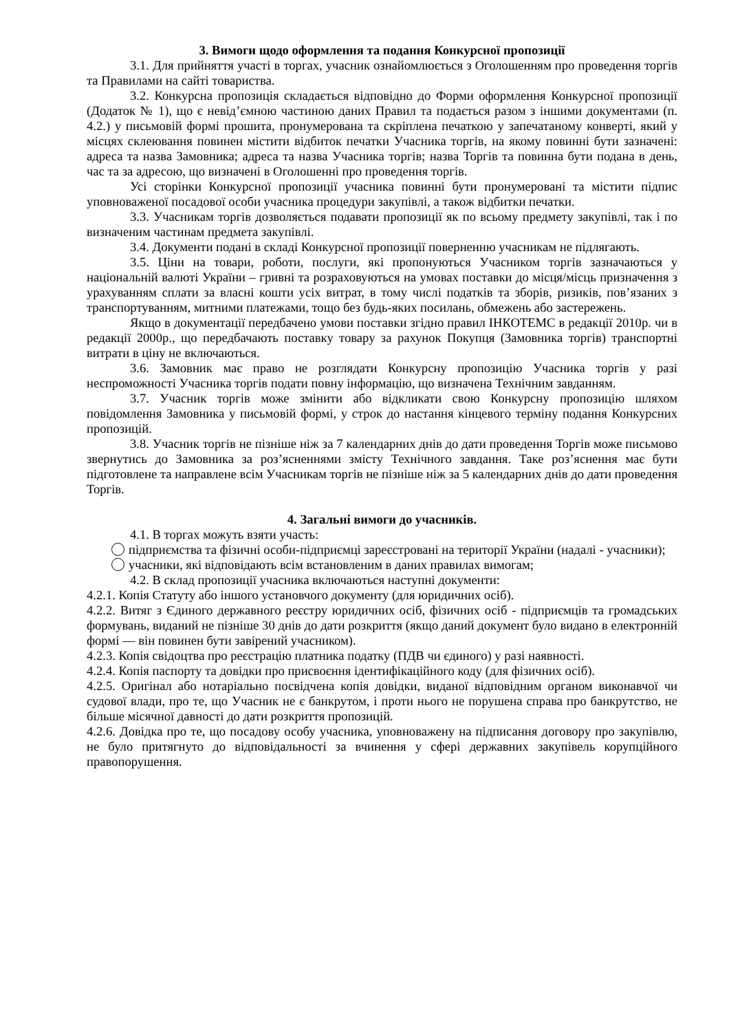3. Вимоги щодо оформлення та подання Конкурсної пропозиції
3.1. Для прийняття участі в торгах, учасник ознайомлюється з Оголошенням про проведення торгів та Правилами на сайті товариства.
3.2. Конкурсна пропозиція складається відповідно до Форми оформлення Конкурсної пропозиції (Додаток № 1), що є невід’ємною частиною даних Правил та подається разом з іншими документами (п. 4.2.) у письмовій формі прошита, пронумерована та скріплена печаткою у запечатаному конверті, який у місцях склеювання повинен містити відбиток печатки Учасника торгів, на якому повинні бути зазначені: адреса та назва Замовника; адреса та назва Учасника торгів; назва Торгів та повинна бути подана в день, час та за адресою, що визначені в Оголошенні про проведення торгів.
Усі сторінки Конкурсної пропозиції учасника повинні бути пронумеровані та містити підпис уповноваженої посадової особи учасника процедури закупівлі, а також відбитки печатки.
3.3. Учасникам торгів дозволяється подавати пропозиції як по всьому предмету закупівлі, так і по визначеним частинам предмета закупівлі.
3.4. Документи подані в складі Конкурсної пропозиції поверненню учасникам не підлягають.
3.5. Ціни на товари, роботи, послуги, які пропонуються Учасником торгів зазначаються у національній валюті України – гривні та розраховуються на умовах поставки до місця/місць призначення з урахуванням сплати за власні кошти усіх витрат, в тому числі податків та зборів, ризиків, пов’язаних з транспортуванням, митними платежами, тощо без будь-яких посилань, обмежень або застережень.
Якщо в документації передбачено умови поставки згідно правил ІНКОТЕМС в редакції 2010р. чи в редакції 2000р., що передбачають поставку товару за рахунок Покупця (Замовника торгів) транспортні витрати в ціну не включаються.
3.6. Замовник має право не розглядати Конкурсну пропозицію Учасника торгів у разі неспроможності Учасника торгів подати повну інформацію, що визначена Технічним завданням.
3.7. Учасник торгів може змінити або відкликати свою Конкурсну пропозицію шляхом повідомлення Замовника у письмовій формі, у строк до настання кінцевого терміну подання Конкурсних пропозицій.
3.8. Учасник торгів не пізніше ніж за 7 календарних днів до дати проведення Торгів може письмово звернутись до Замовника за роз’ясненнями змісту Технічного завдання. Таке роз’яснення має бути підготовлене та направлене всім Учасникам торгів не пізніше ніж за 5 календарних днів до дати проведення Торгів.
4. Загальні вимоги до учасників.
4.1. В торгах можуть взяти участь:
підприємства та фізичні особи-підприємці зареєстровані на території України (надалі - учасники);
учасники, які відповідають всім встановленим в даних правилах вимогам;
4.2. В склад пропозиції учасника включаються наступні документи:
4.2.1. Копія Статуту або іншого установчого документу (для юридичних осіб).
4.2.2. Витяг з Єдиного державного реєстру юридичних осіб, фізичних осіб - підприємців та громадських формувань, виданий не пізніше 30 днів до дати розкриття (якщо даний документ було видано в електронній формі — він повинен бути завірений учасником).
4.2.3. Копія свідоцтва про реєстрацію платника податку (ПДВ чи єдиного) у разі наявності.
4.2.4. Копія паспорту та довідки про присвоєння ідентифікаційного коду (для фізичних осіб).
4.2.5. Оригінал або нотаріально посвідчена копія довідки, виданої відповідним органом виконавчої чи судової влади, про те, що Учасник не є банкрутом, і проти нього не порушена справа про банкрутство, не більше місячної давності до дати розкриття пропозицій.
4.2.6. Довідка про те, що посадову особу учасника, уповноважену на підписання договору про закупівлю, не було притягнуто до відповідальності за вчинення у сфері державних закупівель корупційного правопорушення.